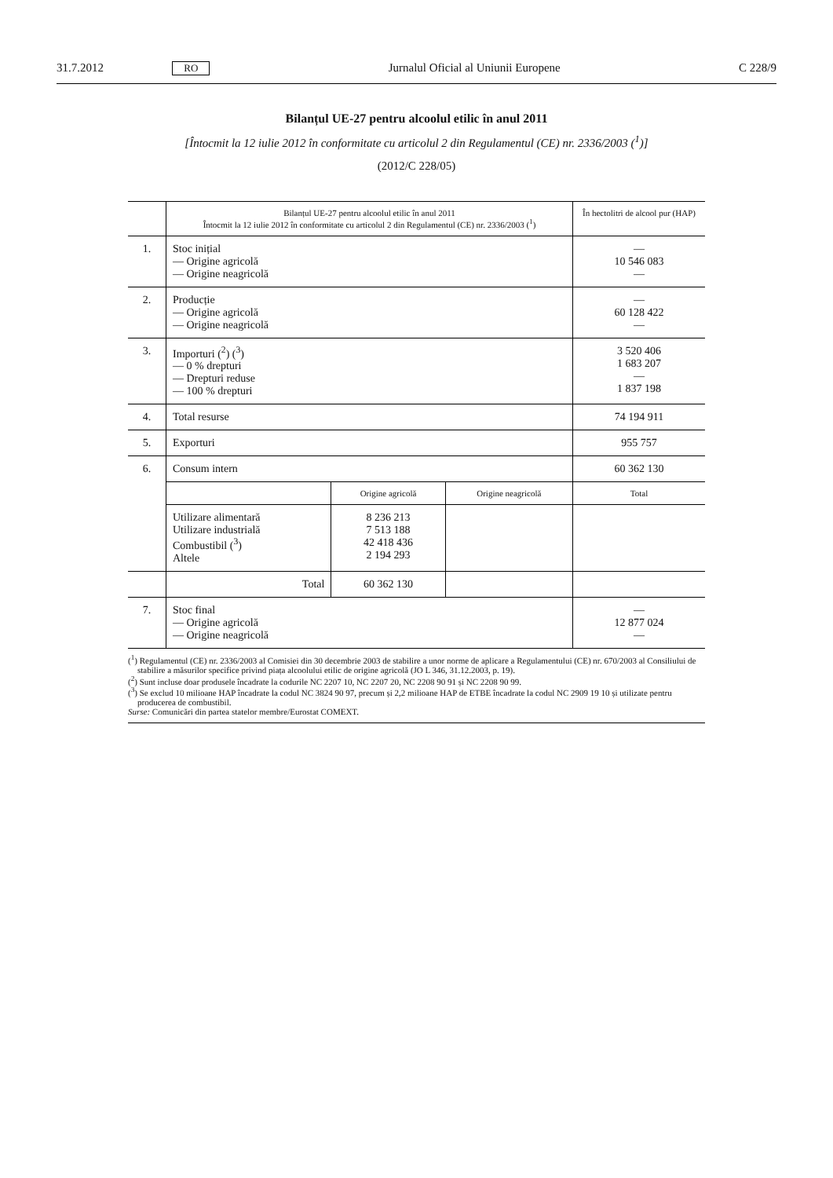31.7.2012 RO Jurnalul Oficial al Uniunii Europene C 228/9
Bilanțul UE-27 pentru alcoolul etilic în anul 2011
[Întocmit la 12 iulie 2012 în conformitate cu articolul 2 din Regulamentul (CE) nr. 2336/2003 (<sup>1</sup>)]
(2012/C 228/05)
| | Bilanțul UE-27 pentru alcoolul etilic în anul 2011 Întocmit la 12 iulie 2012 în conformitate cu articolul 2 din Regulamentul (CE) nr. 2336/2003 (<sup>1</sup>) | | | În hectolitri de alcool pur (HAP) |
| 1. | Stoc inițial — Origine agricolă — Origine neagricolă | | | — 10 546 083 — |
| 2. | Producție — Origine agricolă — Origine neagricolă | | | — 60 128 422 — |
| 3. | Importuri (<sup>2</sup>) (<sup>3</sup>) — 0 % drepturi — Drepturi reduse — 100 % drepturi | | | 3 520 406 1 683 207 — 1 837 198 |
| 4. | Total resurse | | | 74 194 911 |
| 5. | Exporturi | | | 955 757 |
| 6. | Consum intern | | | 60 362 130 |
| | | Origine agricolă | Origine neagricolă | Total |
| | Utilizare alimentară Utilizare industrială Combustibil (<sup>3</sup>) Altele | 8 236 213 7 513 188 42 418 436 2 194 293 | | |
| | Total | 60 362 130 | | |
| 7. | Stoc final — Origine agricolă — Origine neagricolă | | | — 12 877 024 — |
(<sup>1</sup>) Regulamentul (CE) nr. 2336/2003 al Comisiei din 30 decembrie 2003 de stabilire a unor norme de aplicare a Regulamentului (CE) nr. 670/2003 al Consiliului de stabilire a măsurilor specifice privind piața alcoolului etilic de origine agricolă (JO L 346, 31.12.2003, p. 19).
(<sup>2</sup>) Sunt incluse doar produsele încadrate la codurile NC 2207 10, NC 2207 20, NC 2208 90 91 și NC 2208 90 99.
(<sup>3</sup>) Se exclud 10 milioane HAP încadrate la codul NC 3824 90 97, precum și 2,2 milioane HAP de ETBE încadrate la codul NC 2909 19 10 și utilizate pentru producerea de combustibil.
Surse: Comunicări din partea statelor membre/Eurostat COMEXT.